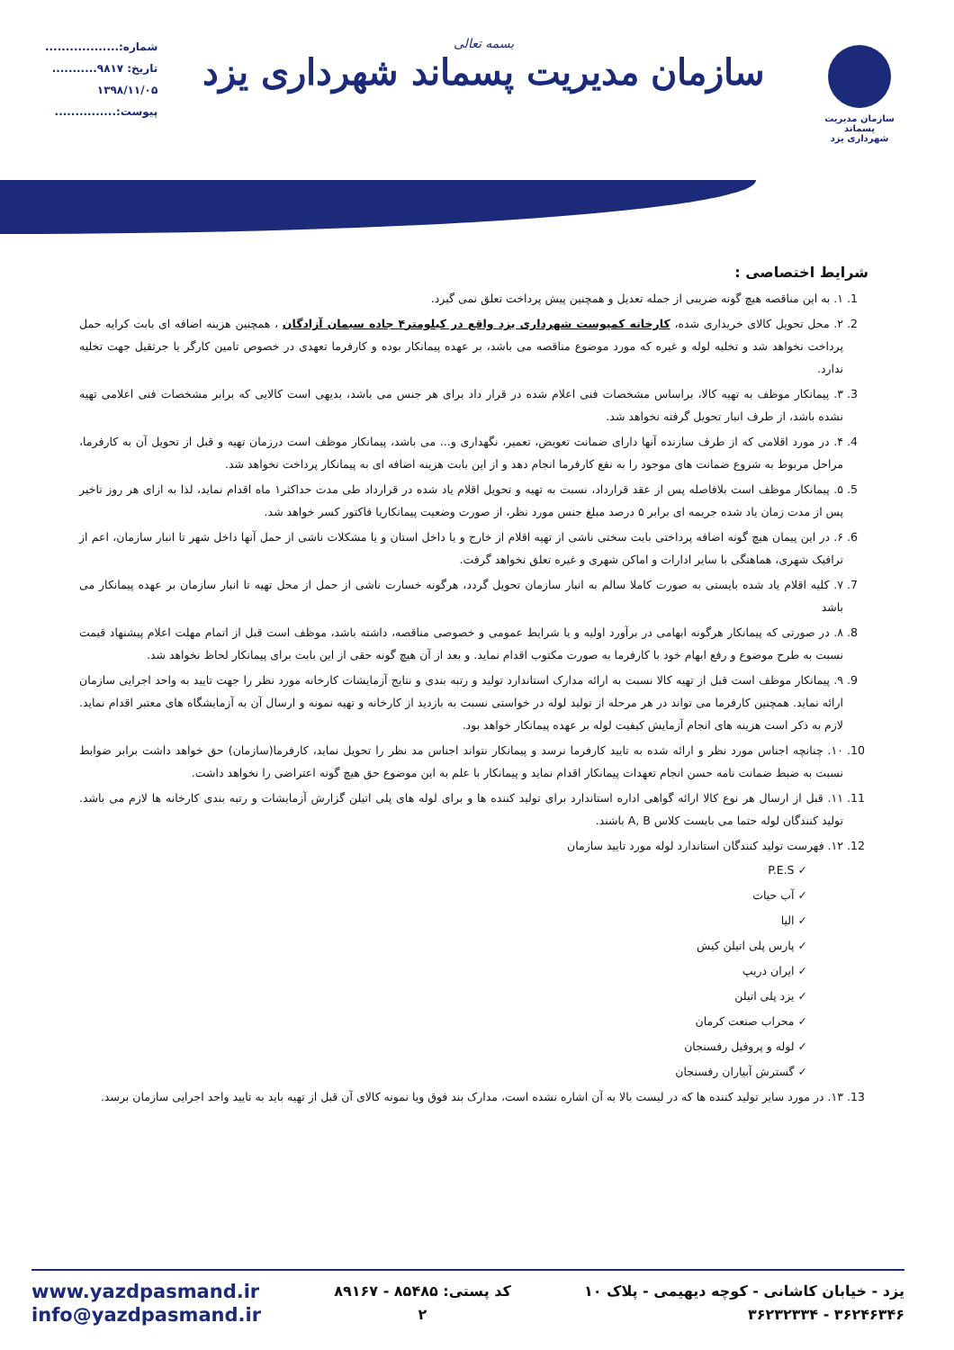سازمان مدیریت پسماند
شهرداری یزد
بسمه تعالی
سازمان مدیریت پسماند شهرداری یزد
شماره:..................
تاریخ: ۹۸۱۷...........
۱۳۹۸/۱۱/۰۵
پیوست:...............
شرایط اختصاصی :
1. ۱. به این مناقصه هیچ گونه ضریبی از جمله تعدیل و همچنین پیش پرداخت تعلق نمی گیرد.
2. ۲. محل تحویل کالای خریداری شده، کارخانه کمپوست شهرداری یزد واقع در کیلومتر۴ جاده سیمان آزادگان ، همچنین هزینه اضافه ای بابت کرایه حمل پرداخت نخواهد شد و تخلیه لوله و غیره که مورد موضوع مناقصه می باشد، بر عهده پیمانکار بوده و کارفرما تعهدی در خصوص تامین کارگر یا جرثقیل جهت تخلیه ندارد.
3. ۳. پیمانکار موظف به تهیه کالا، براساس مشخصات فنی اعلام شده در قرار داد برای هر جنس می باشد، بدیهی است کالایی که برابر مشخصات فنی اعلامی تهیه نشده باشد، از طرف انبار تحویل گرفته نخواهد شد.
4. ۴. در مورد اقلامی که از طرف سازنده آنها دارای ضمانت تعویض، تعمیر، نگهداری و... می باشد، پیمانکار موظف است درزمان تهیه و قبل از تحویل آن به کارفرما، مراحل مربوط به شروع ضمانت های موجود را به نفع کارفرما انجام دهد و از این بابت هزینه اضافه ای به پیمانکار پرداخت نخواهد شد.
5. ۵. پیمانکار موظف است بلافاصله پس از عقد قرارداد، نسبت به تهیه و تحویل اقلام یاد شده در قرارداد طی مدت حداکثر۱ ماه اقدام نماید، لذا به ازای هر روز تاخیر پس از مدت زمان یاد شده جریمه ای برابر ۵ درصد مبلغ جنس مورد نظر، از صورت وضعیت پیمانکاریا فاکتور کسر خواهد شد.
6. ۶. در این پیمان هیچ گونه اضافه پرداختی بابت سختی ناشی از تهیه اقلام از خارج و یا داخل استان و یا مشکلات ناشی از حمل آنها داخل شهر تا انبار سازمان، اعم از ترافیک شهری، هماهنگی با سایر ادارات و اماکن شهری و غیره تعلق نخواهد گرفت.
7. ۷. کلیه اقلام یاد شده بایستی به صورت کاملا سالم به انبار سازمان تحویل گردد، هرگونه خسارت ناشی از حمل از محل تهیه تا انبار سازمان بر عهده پیمانکار می باشد
8. ۸. در صورتی که پیمانکار هرگونه ابهامی در برآورد اولیه و یا شرایط عمومی و خصوصی مناقصه، داشته باشد، موظف است قبل از اتمام مهلت اعلام پیشنهاد قیمت نسبت به طرح موضوع و رفع ابهام خود با کارفرما به صورت مکتوب اقدام نماید. و بعد از آن هیچ گونه حقی از این بابت برای پیمانکار لحاظ نخواهد شد.
9. ۹. پیمانکار موظف است قبل از تهیه کالا نسبت به ارائه مدارک استاندارد تولید و رتبه بندی و نتایج آزمایشات کارخانه مورد نظر را جهت تایید به واحد اجرایی سازمان ارائه نماید. همچنین کارفرما می تواند در هر مرحله از تولید لوله در خواستی نسبت به بازدید از کارخانه و تهیه نمونه و ارسال آن به آزمایشگاه های معتبر اقدام نماید. لازم به ذکر است هزینه های انجام آزمایش کیفیت لوله بر عهده پیمانکار خواهد بود.
10. ۱۰. چنانچه اجناس مورد نظر و ارائه شده به تایید کارفرما نرسد و پیمانکار نتواند اجناس مد نظر را تحویل نماید، کارفرما(سازمان) حق خواهد داشت برابر ضوابط نسبت به ضبط ضمانت نامه حسن انجام تعهدات پیمانکار اقدام نماید و پیمانکار با علم به این موضوع حق هیچ گونه اعتراضی را نخواهد داشت.
11. ۱۱. قبل از ارسال هر نوع کالا ارائه گواهی اداره استاندارد برای تولید کننده ها و برای لوله های پلی اتیلن گزارش آزمایشات و رتبه بندی کارخانه ها لازم می باشد. تولید کنندگان لوله حتما می بایست کلاس A, B باشند.
12. ۱۲. فهرست تولید کنندگان استاندارد لوله مورد تایید سازمان
✓ P.E.S
✓ آب حیات
✓ الیا
✓ پارس پلی اتیلن کیش
✓ ایران دریپ
✓ یزد پلی اتیلن
✓ محراب صنعت کرمان
✓ لوله و پروفیل رفسنجان
✓ گسترش آبیاران رفسنجان
13. ۱۳. در مورد سایر تولید کننده ها که در لیست بالا به آن اشاره نشده است، مدارک بند فوق ویا نمونه کالای آن قبل از تهیه باید به تایید واحد اجرایی سازمان برسد.
www.yazdpasmand.ir
info@yazdpasmand.ir
کد پستی: ۸۵۴۸۵ - ۸۹۱۶۷
۲
یزد - خیابان کاشانی - کوچه دیهیمی - پلاک ۱۰
۳۶۲۴۶۳۴۶ - ۳۶۲۳۲۳۳۴